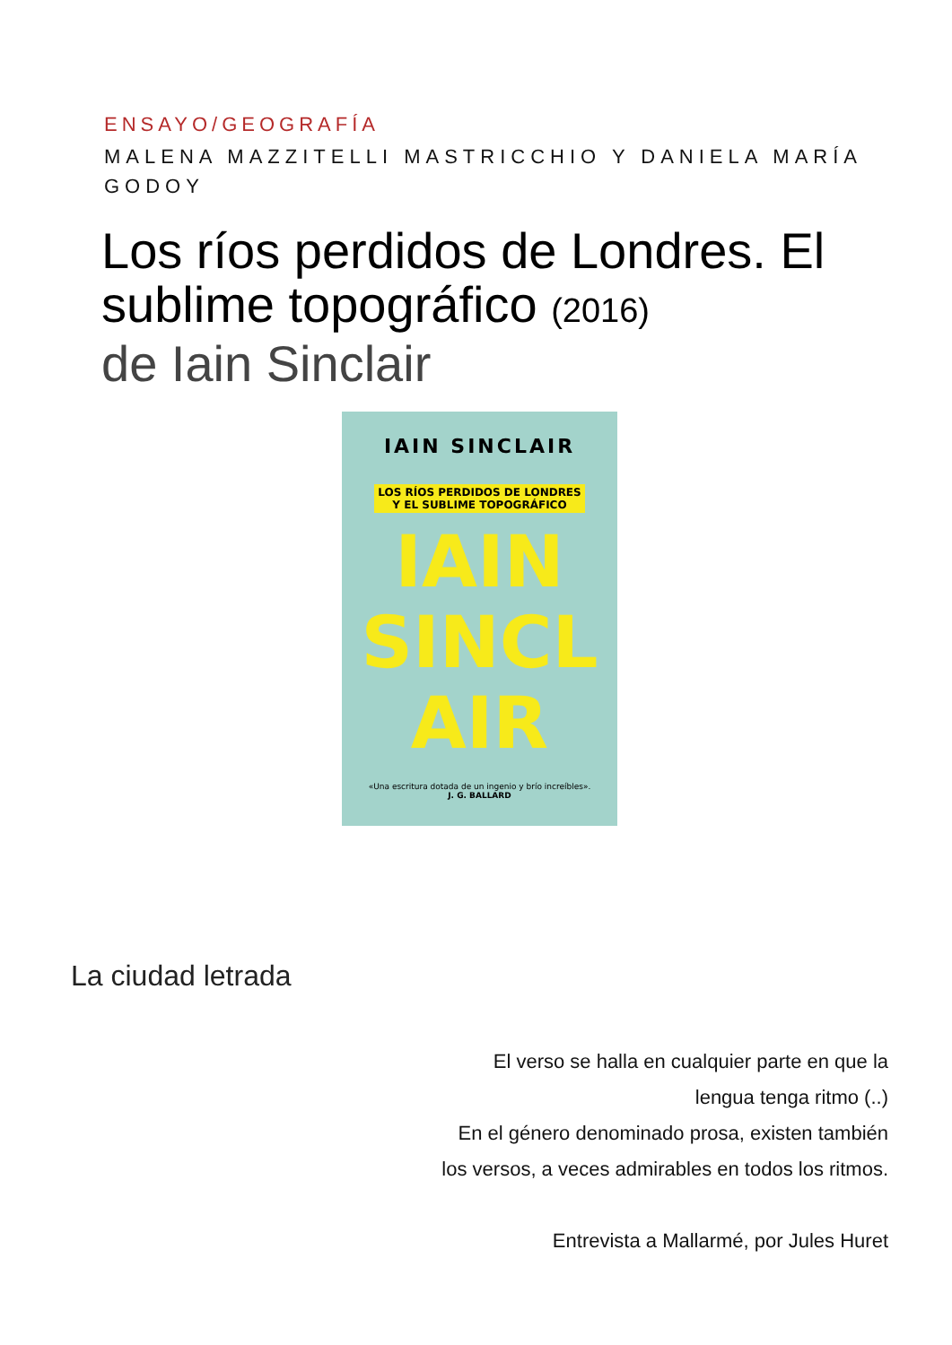ENSAYO/GEOGRAFÍA
MALENA MAZZITELLI MASTRICCHIO Y DANIELA MARÍA GODOY
Los ríos perdidos de Londres. El sublime topográfico (2016)
de Iain Sinclair
IAIN SINCLAIR
LOS RÍOS PERDIDOS DE LONDRES
Y EL SUBLIME TOPOGRÁFICO
IAIN
SINCL
AIR
«Una escritura dotada de un ingenio y brío increíbles».
J. G. BALLARD
La ciudad letrada
El verso se halla en cualquier parte en que la
lengua tenga ritmo (..)
En el género denominado prosa, existen también
los versos, a veces admirables en todos los ritmos.
Entrevista a Mallarmé, por Jules Huret